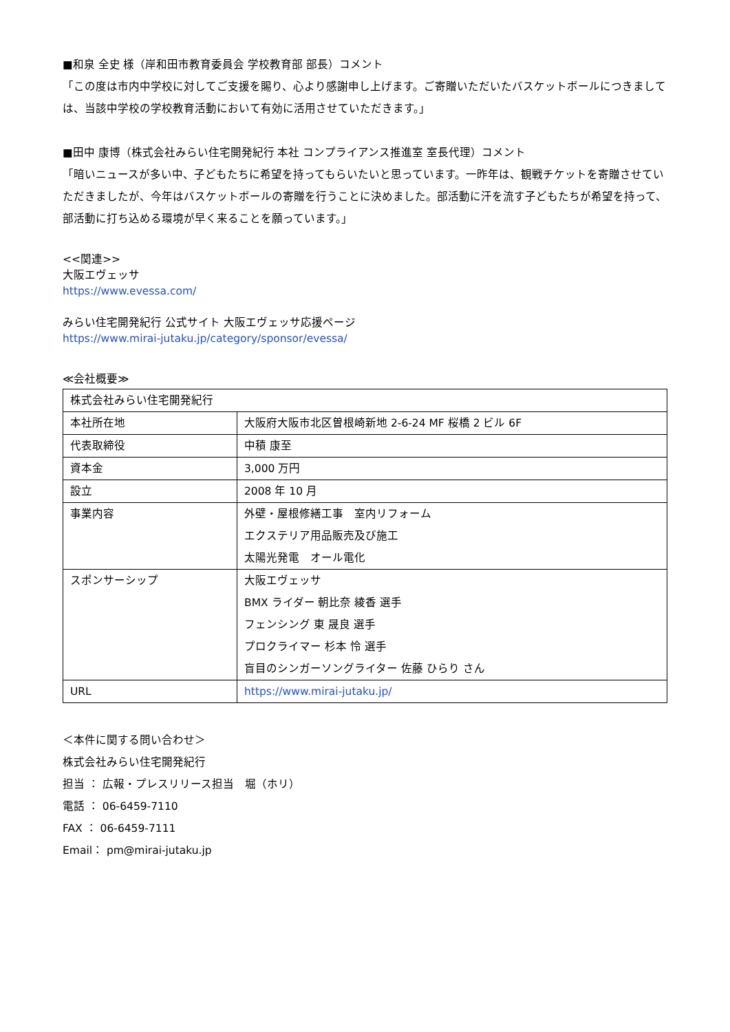■和泉 全史 様（岸和田市教育委員会 学校教育部 部長）コメント
「この度は市内中学校に対してご支援を賜り、心より感謝申し上げます。ご寄贈いただいたバスケットボールにつきましては、当該中学校の学校教育活動において有効に活用させていただきます。」
■田中 康博（株式会社みらい住宅開発紀行 本社 コンプライアンス推進室 室長代理）コメント
「暗いニュースが多い中、子どもたちに希望を持ってもらいたいと思っています。一昨年は、観戦チケットを寄贈させていただきましたが、今年はバスケットボールの寄贈を行うことに決めました。部活動に汗を流す子どもたちが希望を持って、部活動に打ち込める環境が早く来ることを願っています。」
<<関連>>
大阪エヴェッサ
https://www.evessa.com/
みらい住宅開発紀行 公式サイト 大阪エヴェッサ応援ページ
https://www.mirai-jutaku.jp/category/sponsor/evessa/
≪会社概要≫
| 株式会社みらい住宅開発紀行 | |
| 本社所在地 | 大阪府大阪市北区曽根崎新地 2-6-24 MF 桜橋 2 ビル 6F |
| 代表取締役 | 中積 康至 |
| 資本金 | 3,000 万円 |
| 設立 | 2008 年 10 月 |
| 事業内容 | 外壁・屋根修繕工事 室内リフォーム エクステリア用品販売及び施工 太陽光発電 オール電化 |
| スポンサーシップ | 大阪エヴェッサ BMX ライダー 朝比奈 綾香 選手 フェンシング 東 晟良 選手 プロクライマー 杉本 怜 選手 盲目のシンガーソングライター 佐藤 ひらり さん |
| URL | https://www.mirai-jutaku.jp/ |
＜本件に関する問い合わせ＞
株式会社みらい住宅開発紀行
担当 ： 広報・プレスリリース担当　堀（ホリ）
電話 ： 06-6459-7110
FAX ： 06-6459-7111
Email： pm@mirai-jutaku.jp